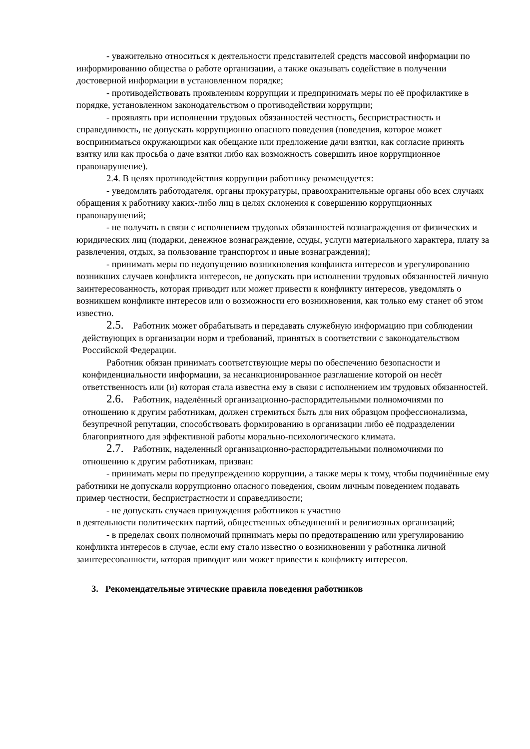- уважительно относиться к деятельности представителей средств массовой информации по информированию общества о работе организации, а также оказывать содействие в получении достоверной информации в установленном порядке;
- противодействовать проявлениям коррупции и предпринимать меры по её профилактике в порядке, установленном законодательством о противодействии коррупции;
- проявлять при исполнении трудовых обязанностей честность, беспристрастность и справедливость, не допускать коррупционно опасного поведения (поведения, которое может восприниматься окружающими как обещание или предложение дачи взятки, как согласие принять взятку или как просьба о даче взятки либо как возможность совершить иное коррупционное правонарушение).
2.4. В целях противодействия коррупции работнику рекомендуется:
- уведомлять работодателя, органы прокуратуры, правоохранительные органы обо всех случаях обращения к работнику каких-либо лиц в целях склонения к совершению коррупционных правонарушений;
- не получать в связи с исполнением трудовых обязанностей вознаграждения от физических и юридических лиц (подарки, денежное вознаграждение, ссуды, услуги материального характера, плату за развлечения, отдых, за пользование транспортом и иные вознаграждения);
- принимать меры по недопущению возникновения конфликта интересов и урегулированию возникших случаев конфликта интересов, не допускать при исполнении трудовых обязанностей личную заинтересованность, которая приводит или может привести к конфликту интересов, уведомлять о возникшем конфликте интересов или о возможности его возникновения, как только ему станет об этом известно.
2.5. Работник может обрабатывать и передавать служебную информацию при соблюдении действующих в организации норм и требований, принятых в соответствии с законодательством Российской Федерации.
Работник обязан принимать соответствующие меры по обеспечению безопасности и конфиденциальности информации, за несанкционированное разглашение которой он несёт ответственность или (и) которая стала известна ему в связи с исполнением им трудовых обязанностей.
2.6. Работник, наделённый организационно-распорядительными полномочиями по отношению к другим работникам, должен стремиться быть для них образцом профессионализма, безупречной репутации, способствовать формированию в организации либо её подразделении благоприятного для эффективной работы морально-психологического климата.
2.7. Работник, наделенный организационно-распорядительными полномочиями по отношению к другим работникам, призван:
- принимать меры по предупреждению коррупции, а также меры к тому, чтобы подчинённые ему работники не допускали коррупционно опасного поведения, своим личным поведением подавать пример честности, беспристрастности и справедливости;
- не допускать случаев принуждения работников к участию
в деятельности политических партий, общественных объединений и религиозных организаций;
- в пределах своих полномочий принимать меры по предотвращению или урегулированию конфликта интересов в случае, если ему стало известно о возникновении у работника личной заинтересованности, которая приводит или может привести к конфликту интересов.
3. Рекомендательные этические правила поведения работников